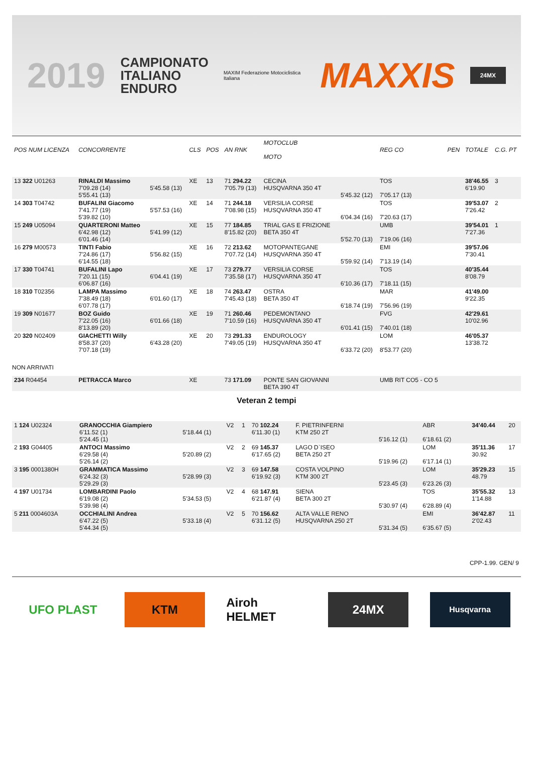2019
CAMPIONATO
ITALIANO
ENDURO
MAXIM Federazione Motociclistica Italiana MAXXIS 24MX
| POS NUM LICENZA | CONCORRENTE | | CLS | POS | AN RNK | MOTOCLUB MOTO | | REG CO | PEN | TOTALE | C.G. PT |
| --- | --- | --- | --- | --- | --- | --- | --- | --- | --- | --- | --- |
| 13 322 U01263 | RINALDI Massimo 7'09.28 (14) 5'55.41 (13) | 5'45.58 (13) | XE | 13 | 71 294.22 7'05.79 (13) | CECINA HUSQVARNA 350 4T | 5'45.32 (12) | TOS 7'05.17 (13) | | 38'46.55 6'19.90 | 3 |
| 14 303 T04742 | BUFALINI Giacomo 7'41.77 (19) 5'39.82 (10) | 5'57.53 (16) | XE | 14 | 71 244.18 7'08.98 (15) | VERSILIA CORSE HUSQVARNA 350 4T | 6'04.34 (16) | TOS 7'20.63 (17) | | 39'53.07 7'26.42 | 2 |
| 15 249 U05094 | QUARTERONI Matteo 6'42.98 (12) 6'01.46 (14) | 5'41.99 (12) | XE | 15 | 77 184.85 8'15.82 (20) | TRIAL GAS E FRIZIONE BETA 350 4T | 5'52.70 (13) | UMB 7'19.06 (16) | | 39'54.01 7'27.36 | 1 |
| 16 279 M00573 | TINTI Fabio 7'24.86 (17) 6'14.55 (18) | 5'56.82 (15) | XE | 16 | 72 213.62 7'07.72 (14) | MOTOPANTEGANE HUSQVARNA 350 4T | 5'59.92 (14) | EMI 7'13.19 (14) | | 39'57.06 7'30.41 | |
| 17 330 T04741 | BUFALINI Lapo 7'20.11 (15) 6'06.87 (16) | 6'04.41 (19) | XE | 17 | 73 279.77 7'35.58 (17) | VERSILIA CORSE HUSQVARNA 350 4T | 6'10.36 (17) | TOS 7'18.11 (15) | | 40'35.44 8'08.79 | |
| 18 310 T02356 | LAMPA Massimo 7'38.49 (18) 6'07.78 (17) | 6'01.60 (17) | XE | 18 | 74 263.47 7'45.43 (18) | OSTRA BETA 350 4T | 6'18.74 (19) | MAR 7'56.96 (19) | | 41'49.00 9'22.35 | |
| 19 309 N01677 | BOZ Guido 7'22.05 (16) 8'13.89 (20) | 6'01.66 (18) | XE | 19 | 71 260.46 7'10.59 (16) | PEDEMONTANO HUSQVARNA 350 4T | 6'01.41 (15) | FVG 7'40.01 (18) | | 42'29.61 10'02.96 | |
| 20 320 N02409 | GIACHETTI Willy 8'58.37 (20) 7'07.18 (19) | 6'43.28 (20) | XE | 20 | 73 291.33 7'49.05 (19) | ENDUROLOGY HUSQVARNA 350 4T | 6'33.72 (20) | LOM 8'53.77 (20) | | 46'05.37 13'38.72 | |
| NON ARRIVATI | | | | | | | | | | | |
| 234 R04454 | PETRACCA Marco | | XE | | 73 171.09 | PONTE SAN GIOVANNI BETA 390 4T | | UMB RIT CO5 - CO 5 | | | |
Veteran 2 tempi
| 1 124 U02324 | GRANOCCHIA Giampiero 6'11.52 (1) 5'24.45 (1) | 5'18.44 (1) | V2 | 1 | 70 102.24 6'11.30 (1) | F. PIETRINFERNI KTM 250 2T | 5'16.12 (1) | ABR 6'18.61 (2) | | 34'40.44 | 20 |
| 2 193 G04405 | ANTOCI Massimo 6'29.58 (4) 5'26.14 (2) | 5'20.89 (2) | V2 | 2 | 69 145.37 6'17.65 (2) | LAGO D`ISEO BETA 250 2T | 5'19.96 (2) | LOM 6'17.14 (1) | | 35'11.36 30.92 | 17 |
| 3 195 0001380H | GRAMMATICA Massimo 6'24.32 (3) 5'29.29 (3) | 5'28.99 (3) | V2 | 3 | 69 147.58 6'19.92 (3) | COSTA VOLPINO KTM 300 2T | 5'23.45 (3) | LOM 6'23.26 (3) | | 35'29.23 48.79 | 15 |
| 4 197 U01734 | LOMBARDINI Paolo 6'19.08 (2) 5'39.98 (4) | 5'34.53 (5) | V2 | 4 | 68 147.91 6'21.87 (4) | SIENA BETA 300 2T | 5'30.97 (4) | TOS 6'28.89 (4) | | 35'55.32 1'14.88 | 13 |
| 5 211 0004603A | OCCHIALINI Andrea 6'47.22 (5) 5'44.34 (5) | 5'33.18 (4) | V2 | 5 | 70 156.62 6'31.12 (5) | ALTA VALLE RENO HUSQVARNA 250 2T | 5'31.34 (5) | EMI 6'35.67 (5) | | 36'42.87 2'02.43 | 11 |
CPP-1.99. GEN/ 9
UFO PLAST KTM Airoh HELMET
24MX
Husqvarna